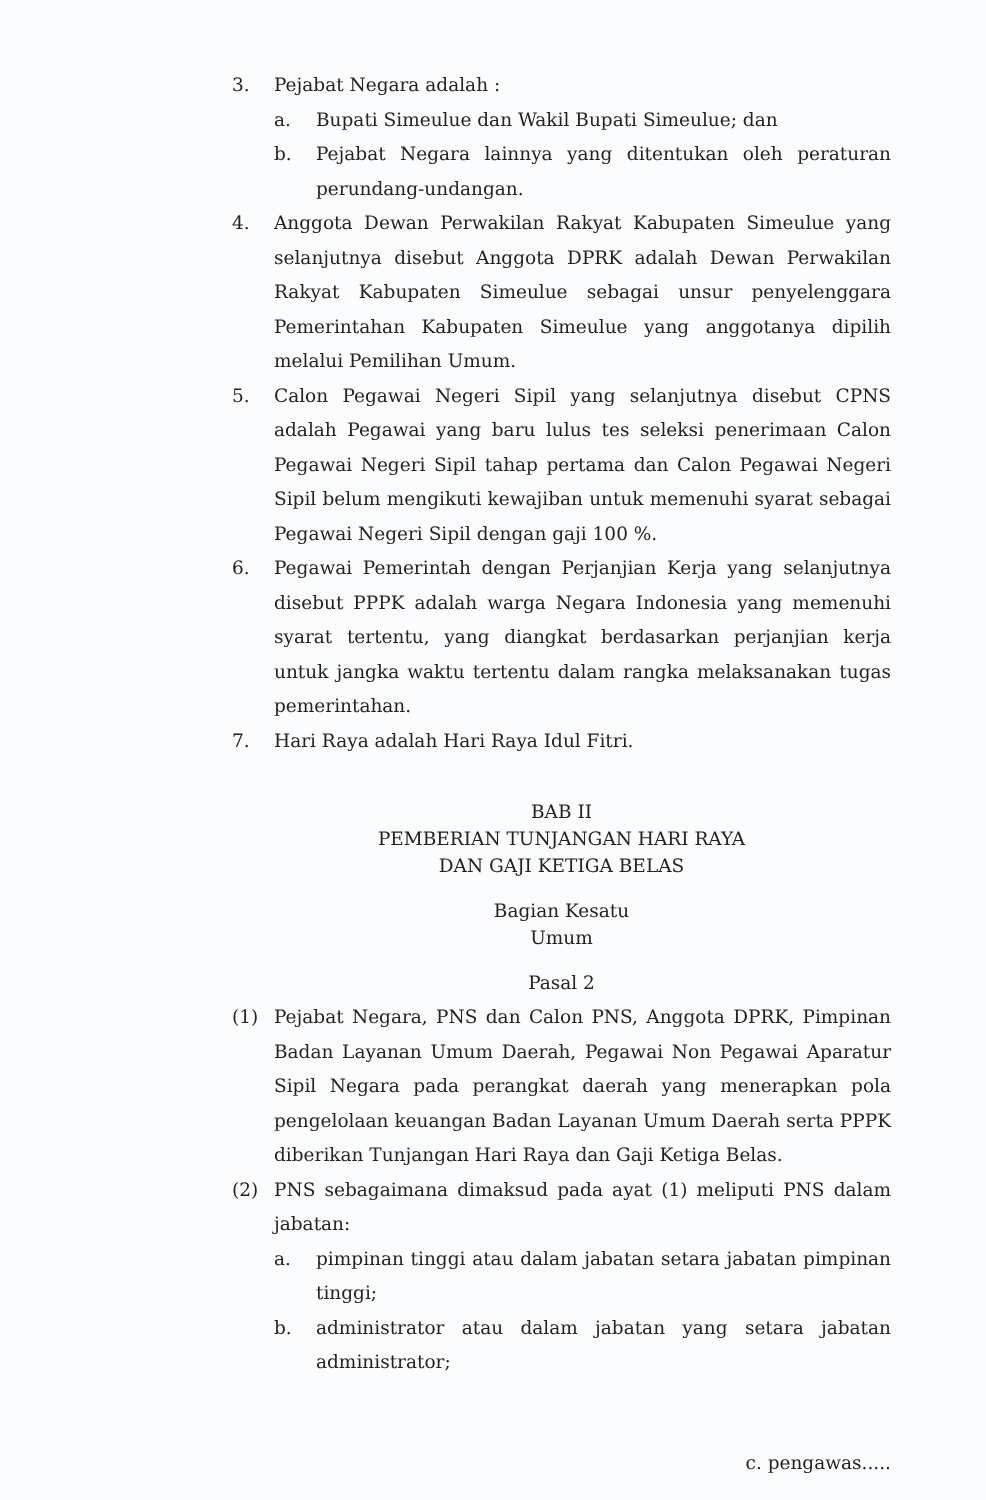3. Pejabat Negara adalah :
a. Bupati Simeulue dan Wakil Bupati Simeulue; dan
b. Pejabat Negara lainnya yang ditentukan oleh peraturan perundang-undangan.
4. Anggota Dewan Perwakilan Rakyat Kabupaten Simeulue yang selanjutnya disebut Anggota DPRK adalah Dewan Perwakilan Rakyat Kabupaten Simeulue sebagai unsur penyelenggara Pemerintahan Kabupaten Simeulue yang anggotanya dipilih melalui Pemilihan Umum.
5. Calon Pegawai Negeri Sipil yang selanjutnya disebut CPNS adalah Pegawai yang baru lulus tes seleksi penerimaan Calon Pegawai Negeri Sipil tahap pertama dan Calon Pegawai Negeri Sipil belum mengikuti kewajiban untuk memenuhi syarat sebagai Pegawai Negeri Sipil dengan gaji 100 %.
6. Pegawai Pemerintah dengan Perjanjian Kerja yang selanjutnya disebut PPPK adalah warga Negara Indonesia yang memenuhi syarat tertentu, yang diangkat berdasarkan perjanjian kerja untuk jangka waktu tertentu dalam rangka melaksanakan tugas pemerintahan.
7. Hari Raya adalah Hari Raya Idul Fitri.
BAB II
PEMBERIAN TUNJANGAN HARI RAYA
DAN GAJI KETIGA BELAS
Bagian Kesatu
Umum
Pasal 2
(1) Pejabat Negara, PNS dan Calon PNS, Anggota DPRK, Pimpinan Badan Layanan Umum Daerah, Pegawai Non Pegawai Aparatur Sipil Negara pada perangkat daerah yang menerapkan pola pengelolaan keuangan Badan Layanan Umum Daerah serta PPPK diberikan Tunjangan Hari Raya dan Gaji Ketiga Belas.
(2) PNS sebagaimana dimaksud pada ayat (1) meliputi PNS dalam jabatan:
a. pimpinan tinggi atau dalam jabatan setara jabatan pimpinan tinggi;
b. administrator atau dalam jabatan yang setara jabatan administrator;
c. pengawas.....